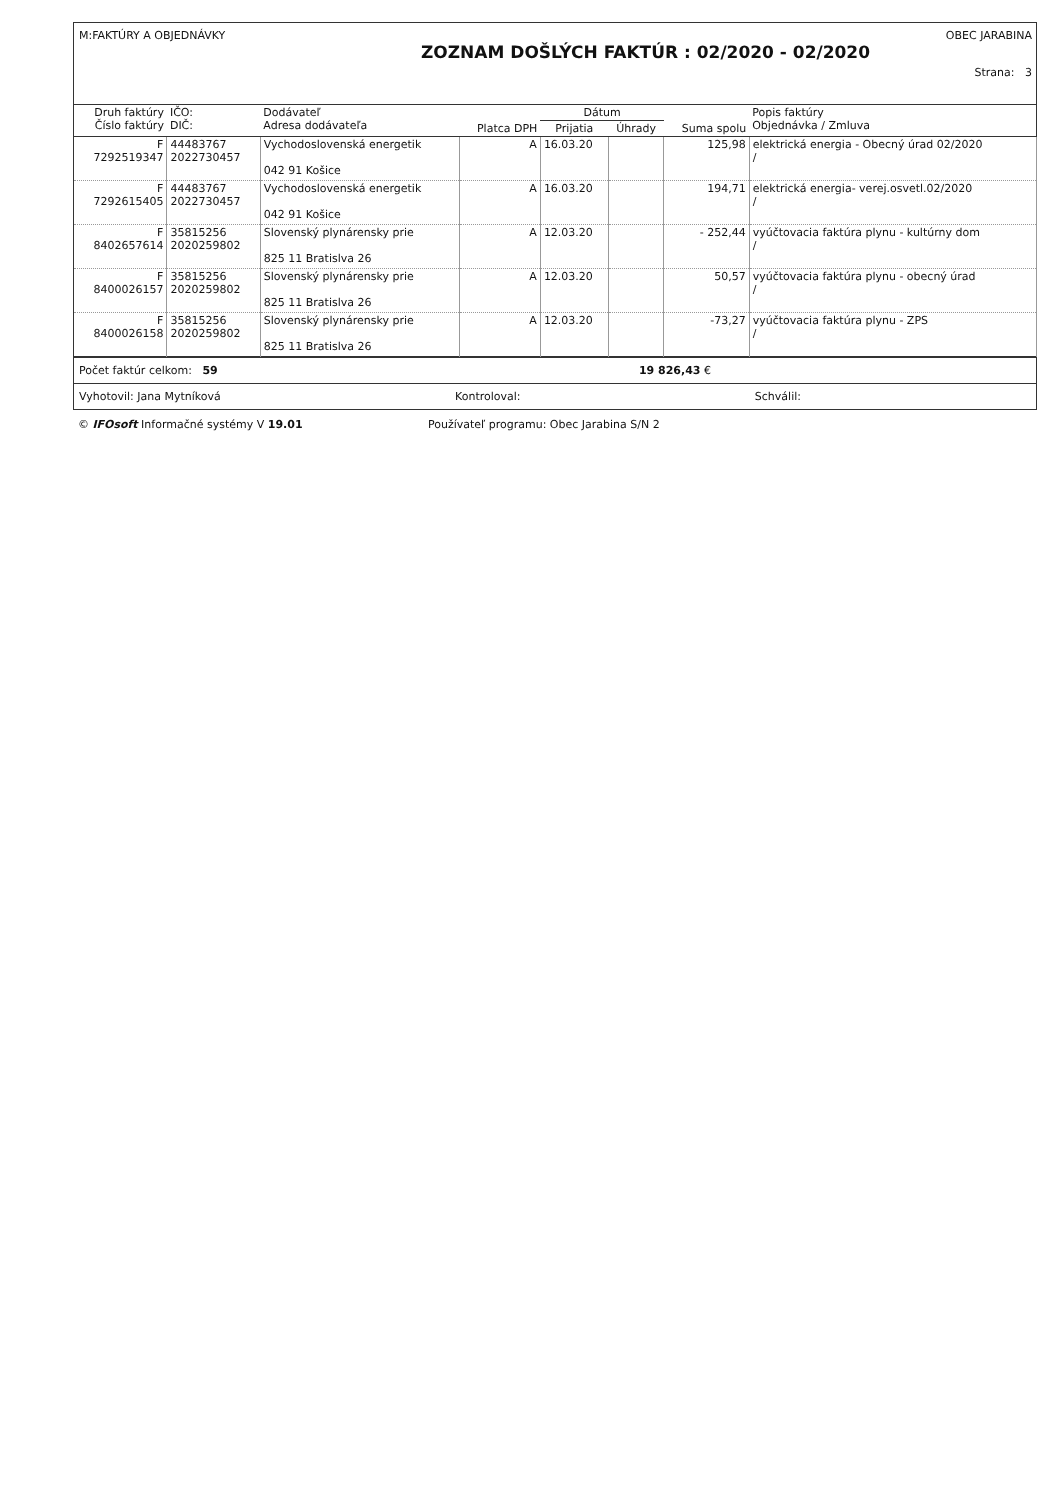M:FAKTÚRY A OBJEDNÁVKY OBEC JARABINA
ZOZNAM DOŠLÝCH FAKTÚR : 02/2020 - 02/2020
Strana: 3
| Druh faktúry Číslo faktúry | IČO: DIČ: | Dodávateľ Adresa dodávateľa | Platca DPH | Dátum | | Suma spolu | Popis faktúry Objednávka / Zmluva |
| --- | --- | --- | --- | --- | --- | --- | --- |
| | | | | Prijatia | Úhrady | | |
| F 7292519347 | 44483767 2022730457 | Vychodoslovenská energetik 042 91 Košice | A | 16.03.20 | | 125,98 | elektrická energia - Obecný úrad 02/2020 / |
| F 7292615405 | 44483767 2022730457 | Vychodoslovenská energetik 042 91 Košice | A | 16.03.20 | | 194,71 | elektrická energia- verej.osvetl.02/2020 / |
| F 8402657614 | 35815256 2020259802 | Slovenský plynárensky prie 825 11 Bratislva 26 | A | 12.03.20 | | - 252,44 | vyúčtovacia faktúra plynu - kultúrny dom / |
| F 8400026157 | 35815256 2020259802 | Slovenský plynárensky prie 825 11 Bratislva 26 | A | 12.03.20 | | 50,57 | vyúčtovacia faktúra plynu - obecný úrad / |
| F 8400026158 | 35815256 2020259802 | Slovenský plynárensky prie 825 11 Bratislva 26 | A | 12.03.20 | | -73,27 | vyúčtovacia faktúra plynu - ZPS / |
Počet faktúr celkom: 59 19 826,43 €
Vyhotovil: Jana Mytníková Kontroloval: Schválil:
© IFOsoft Informačné systémy V 19.01 Používateľ programu: Obec Jarabina S/N 2